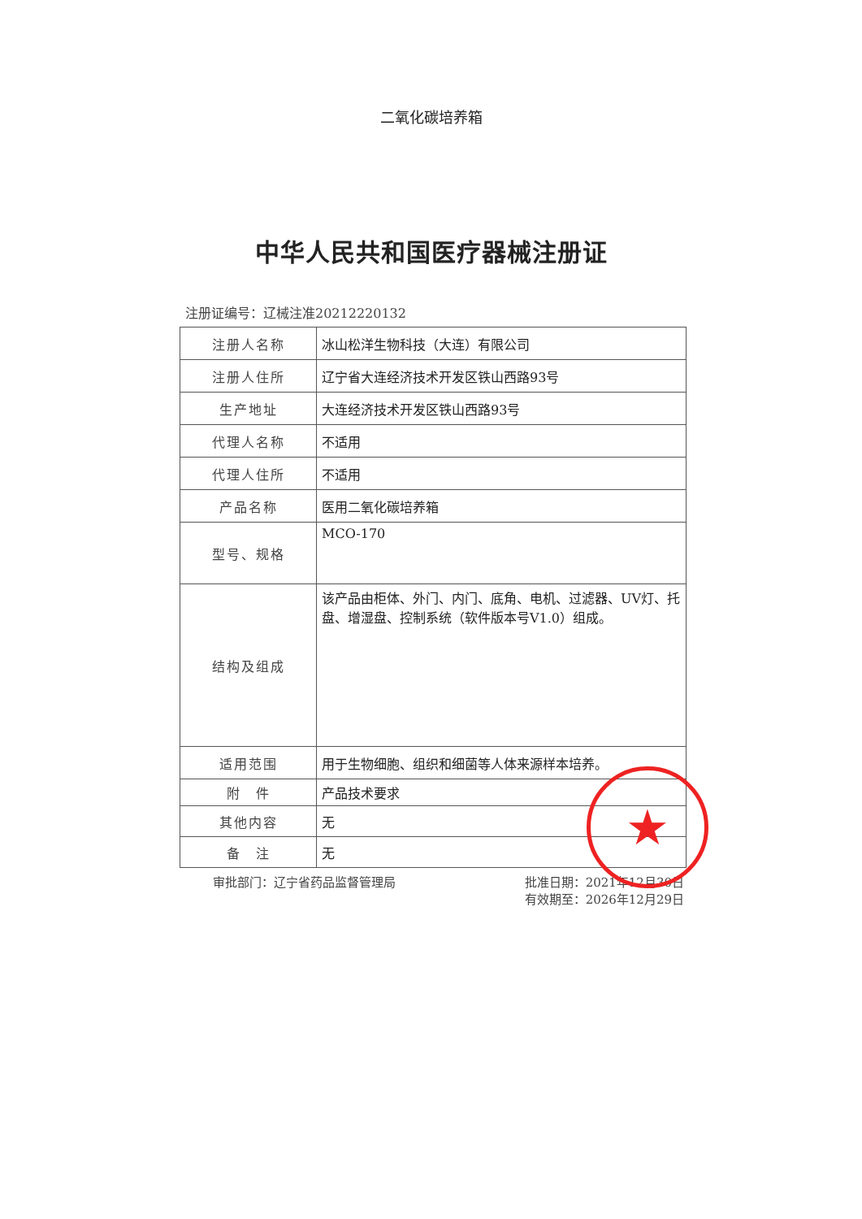二氧化碳培养箱
中华人民共和国医疗器械注册证
注册证编号：辽械注准20212220132
| 注册人名称 | 冰山松洋生物科技（大连）有限公司 |
| 注册人住所 | 辽宁省大连经济技术开发区铁山西路93号 |
| 生产地址 | 大连经济技术开发区铁山西路93号 |
| 代理人名称 | 不适用 |
| 代理人住所 | 不适用 |
| 产品名称 | 医用二氧化碳培养箱 |
| 型号、规格 | MCO-170 |
| 结构及组成 | 该产品由柜体、外门、内门、底角、电机、过滤器、UV灯、托盘、增湿盘、控制系统（软件版本号V1.0）组成。 |
| 适用范围 | 用于生物细胞、组织和细菌等人体来源样本培养。 |
| 附 件 | 产品技术要求 |
| 其他内容 | 无 |
| 备 注 | 无 |
审批部门：辽宁省药品监督管理局 批准日期：2021年12月30日
有效期至：2026年12月29日
★